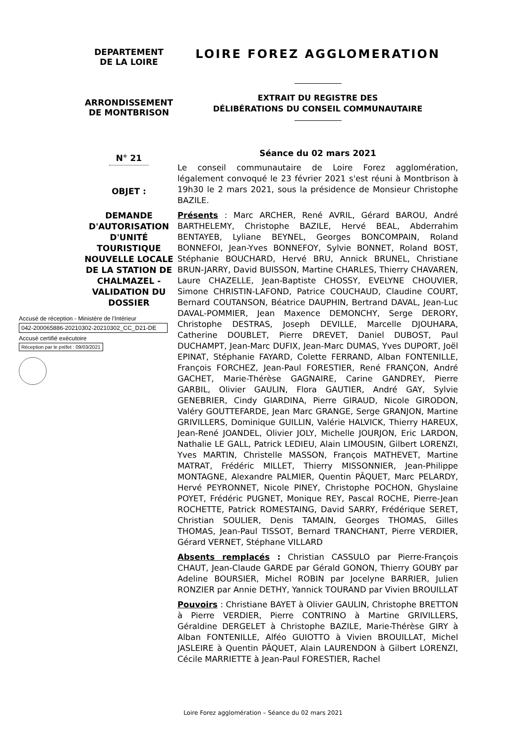DEPARTEMENT
DE LA LOIRE
ARRONDISSEMENT
DE MONTBRISON
N° 21
OBJET :
DEMANDE D'AUTORISATION D'UNITÉ TOURISTIQUE NOUVELLE LOCALE DE LA STATION DE CHALMAZEL - VALIDATION DU DOSSIER
LOIRE FOREZ AGGLOMERATION
EXTRAIT DU REGISTRE DES
DÉLIBÉRATIONS DU CONSEIL COMMUNAUTAIRE
Séance du 02 mars 2021
Le conseil communautaire de Loire Forez agglomération, légalement convoqué le 23 février 2021 s'est réuni à Montbrison à 19h30 le 2 mars 2021, sous la présidence de Monsieur Christophe BAZILE.
Présents : Marc ARCHER, René AVRIL, Gérard BAROU, André BARTHELEMY, Christophe BAZILE, Hervé BEAL, Abderrahim BENTAYEB, Lyliane BEYNEL, Georges BONCOMPAIN, Roland BONNEFOI, Jean-Yves BONNEFOY, Sylvie BONNET, Roland BOST, Stéphanie BOUCHARD, Hervé BRU, Annick BRUNEL, Christiane BRUN-JARRY, David BUISSON, Martine CHARLES, Thierry CHAVAREN, Laure CHAZELLE, Jean-Baptiste CHOSSY, EVELYNE CHOUVIER, Simone CHRISTIN-LAFOND, Patrice COUCHAUD, Claudine COURT, Bernard COUTANSON, Béatrice DAUPHIN, Bertrand DAVAL, Jean-Luc DAVAL-POMMIER, Jean Maxence DEMONCHY, Serge DERORY, Christophe DESTRAS, Joseph DEVILLE, Marcelle DJOUHARA, Catherine DOUBLET, Pierre DREVET, Daniel DUBOST, Paul DUCHAMPT, Jean-Marc DUFIX, Jean-Marc DUMAS, Yves DUPORT, Joël EPINAT, Stéphanie FAYARD, Colette FERRAND, Alban FONTENILLE, François FORCHEZ, Jean-Paul FORESTIER, René FRANÇON, André GACHET, Marie-Thérèse GAGNAIRE, Carine GANDREY, Pierre GARBIL, Olivier GAULIN, Flora GAUTIER, André GAY, Sylvie GENEBRIER, Cindy GIARDINA, Pierre GIRAUD, Nicole GIRODON, Valéry GOUTTEFARDE, Jean Marc GRANGE, Serge GRANJON, Martine GRIVILLERS, Dominique GUILLIN, Valérie HALVICK, Thierry HAREUX, Jean-René JOANDEL, Olivier JOLY, Michelle JOURJON, Eric LARDON, Nathalie LE GALL, Patrick LEDIEU, Alain LIMOUSIN, Gilbert LORENZI, Yves MARTIN, Christelle MASSON, François MATHEVET, Martine MATRAT, Frédéric MILLET, Thierry MISSONNIER, Jean-Philippe MONTAGNE, Alexandre PALMIER, Quentin PÂQUET, Marc PELARDY, Hervé PEYRONNET, Nicole PINEY, Christophe POCHON, Ghyslaine POYET, Frédéric PUGNET, Monique REY, Pascal ROCHE, Pierre-Jean ROCHETTE, Patrick ROMESTAING, David SARRY, Frédérique SERET, Christian SOULIER, Denis TAMAIN, Georges THOMAS, Gilles THOMAS, Jean-Paul TISSOT, Bernard TRANCHANT, Pierre VERDIER, Gérard VERNET, Stéphane VILLARD
Absents remplacés : Christian CASSULO par Pierre-François CHAUT, Jean-Claude GARDE par Gérald GONON, Thierry GOUBY par Adeline BOURSIER, Michel ROBIN par Jocelyne BARRIER, Julien RONZIER par Annie DETHY, Yannick TOURAND par Vivien BROUILLAT
Pouvoirs : Christiane BAYET à Olivier GAULIN, Christophe BRETTON à Pierre VERDIER, Pierre CONTRINO à Martine GRIVILLERS, Géraldine DERGELET à Christophe BAZILE, Marie-Thérèse GIRY à Alban FONTENILLE, Alféo GUIOTTO à Vivien BROUILLAT, Michel JASLEIRE à Quentin PÂQUET, Alain LAURENDON à Gilbert LORENZI, Cécile MARRIETTE à Jean-Paul FORESTIER, Rachel
Accusé de réception - Ministère de l'Intérieur
042-200065886-20210302-20210302_CC_D21-DE
Accusé certifié exécutoire
Réception par le préfet : 09/03/2021
Loire Forez agglomération – Séance du 02 mars 2021